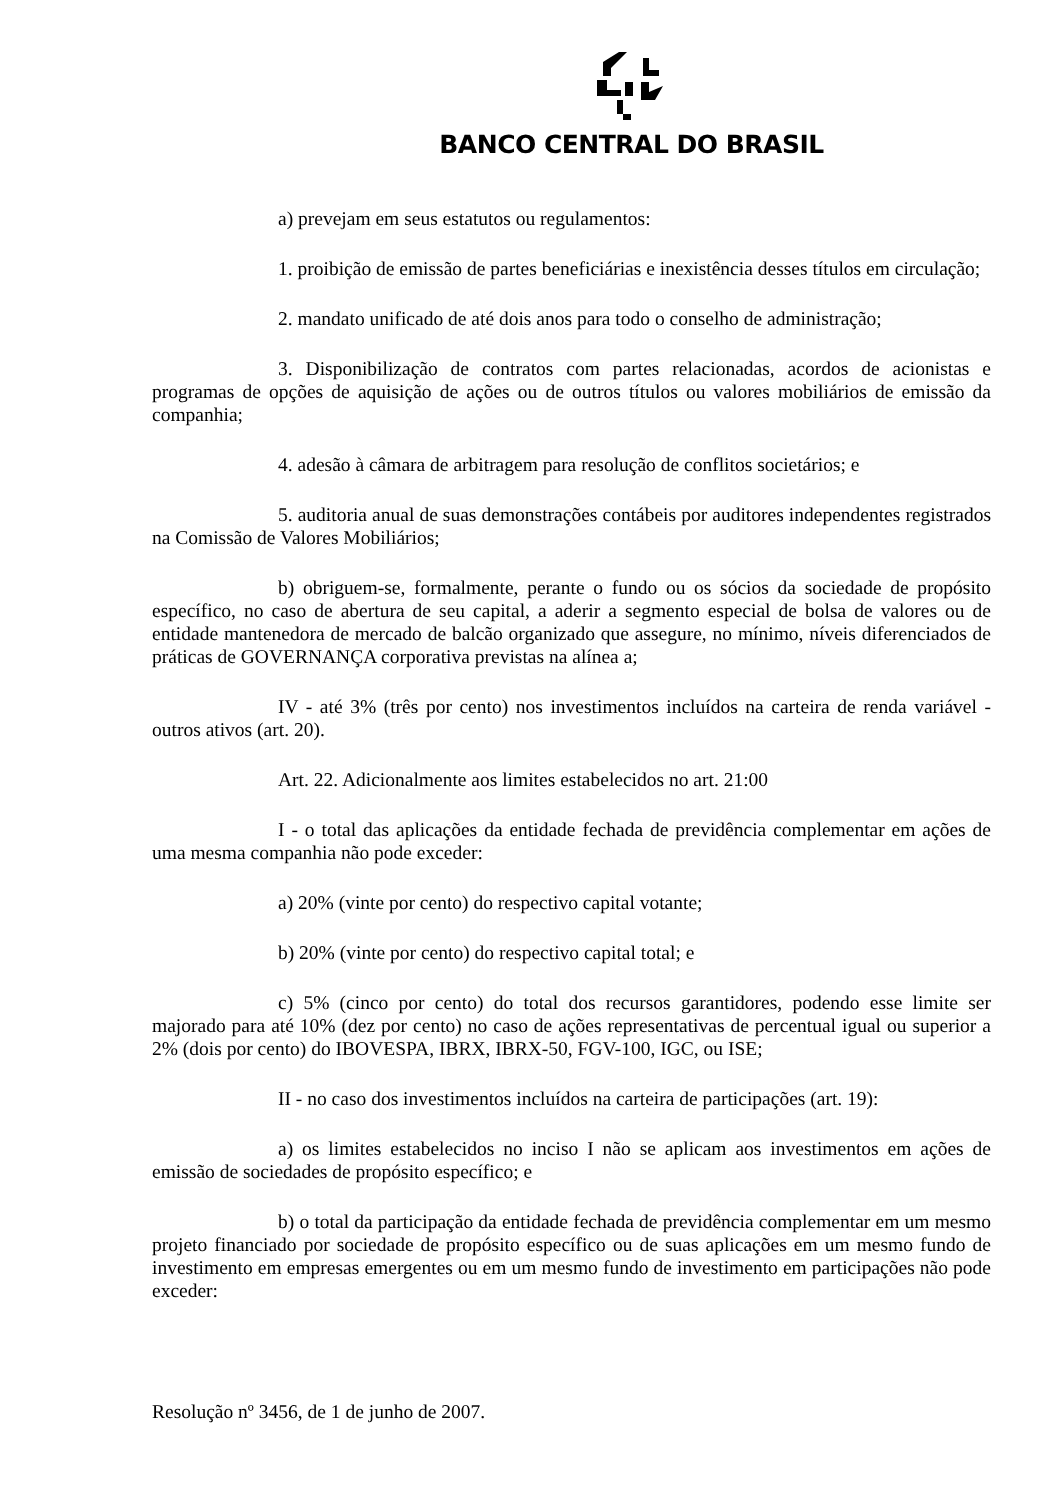BANCO CENTRAL DO BRASIL
a) prevejam em seus estatutos ou regulamentos:
1. proibição de emissão de partes beneficiárias e inexistência desses títulos em circulação;
2. mandato unificado de até dois anos para todo o conselho de administração;
3. Disponibilização de contratos com partes relacionadas, acordos de acionistas e programas de opções de aquisição de ações ou de outros títulos ou valores mobiliários de emissão da companhia;
4. adesão à câmara de arbitragem para resolução de conflitos societários; e
5. auditoria anual de suas demonstrações contábeis por auditores independentes registrados na Comissão de Valores Mobiliários;
b) obriguem-se, formalmente, perante o fundo ou os sócios da sociedade de propósito específico, no caso de abertura de seu capital, a aderir a segmento especial de bolsa de valores ou de entidade mantenedora de mercado de balcão organizado que assegure, no mínimo, níveis diferenciados de práticas de GOVERNANÇA corporativa previstas na alínea a;
IV - até 3% (três por cento) nos investimentos incluídos na carteira de renda variável - outros ativos (art. 20).
Art. 22. Adicionalmente aos limites estabelecidos no art. 21:00
I - o total das aplicações da entidade fechada de previdência complementar em ações de uma mesma companhia não pode exceder:
a) 20% (vinte por cento) do respectivo capital votante;
b) 20% (vinte por cento) do respectivo capital total; e
c) 5% (cinco por cento) do total dos recursos garantidores, podendo esse limite ser majorado para até 10% (dez por cento) no caso de ações representativas de percentual igual ou superior a 2% (dois por cento) do IBOVESPA, IBRX, IBRX-50, FGV-100, IGC, ou ISE;
II - no caso dos investimentos incluídos na carteira de participações (art. 19):
a) os limites estabelecidos no inciso I não se aplicam aos investimentos em ações de emissão de sociedades de propósito específico; e
b) o total da participação da entidade fechada de previdência complementar em um mesmo projeto financiado por sociedade de propósito específico ou de suas aplicações em um mesmo fundo de investimento em empresas emergentes ou em um mesmo fundo de investimento em participações não pode exceder:
Resolução nº 3456, de 1 de junho de 2007.